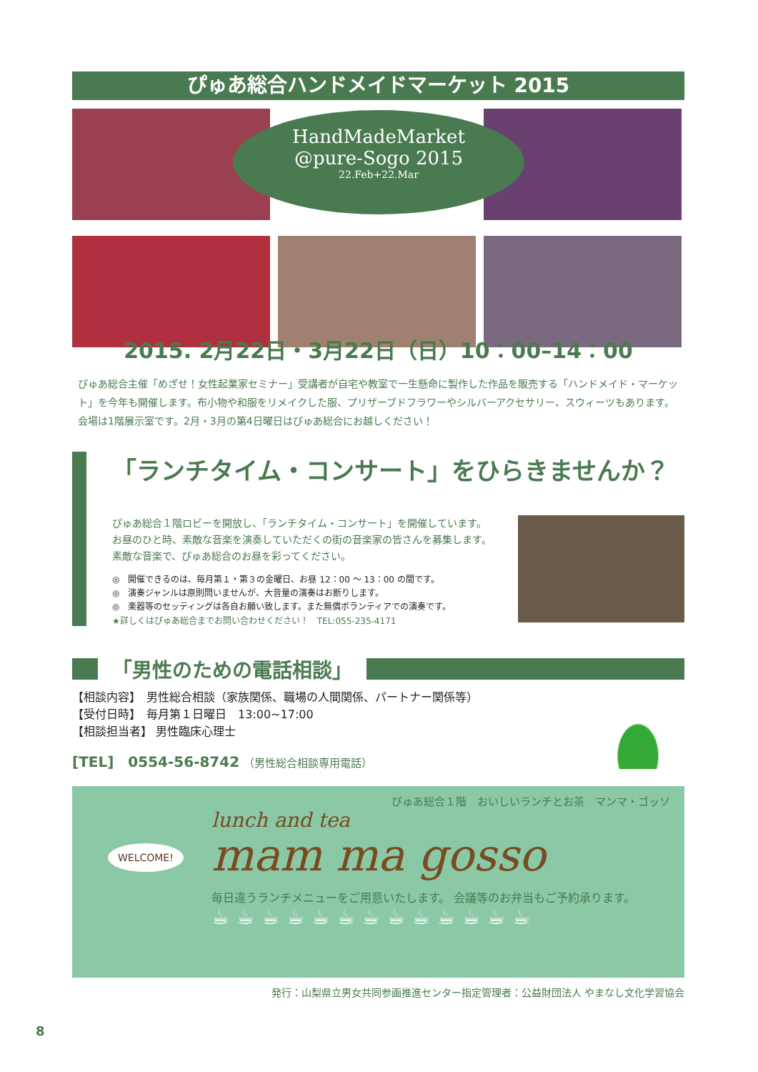ぴゅあ総合ハンドメイドマーケット 2015
HandMadeMarket
@pure-Sogo 2015
22.Feb+22.Mar
2015. 2月22日・3月22日（日）10：00–14：00
ぴゅあ総合主催「めざせ！女性起業家セミナー」受講者が自宅や教室で一生懸命に製作した作品を販売する「ハンドメイド・マーケット」を今年も開催します。布小物や和服をリメイクした服、プリザーブドフラワーやシルバーアクセサリー、スウィーツもあります。会場は1階展示室です。2月・3月の第4日曜日はぴゅあ総合にお越しください！
「ランチタイム・コンサート」をひらきませんか？
ぴゅあ総合１階ロビーを開放し、「ランチタイム・コンサート」を開催しています。
お昼のひと時、素敵な音楽を演奏していただくの街の音楽家の皆さんを募集します。
素敵な音楽で、ぴゅあ総合のお昼を彩ってください。
◎　開催できるのは、毎月第１・第３の金曜日、お昼 12：00 〜 13：00 の間です。
◎　演奏ジャンルは原則問いませんが、大音量の演奏はお断りします。
◎　楽器等のセッティングは各自お願い致します。また無償ボランティアでの演奏です。
★詳しくはぴゅあ総合までお問い合わせください！　TEL:055-235-4171
「男性のための電話相談」
【相談内容】　男性総合相談（家族関係、職場の人間関係、パートナー関係等）
【受付日時】　毎月第１日曜日　13:00~17:00
【相談担当者】 男性臨床心理士
[TEL]　0554-56-8742 （男性総合相談専用電話）
WELCOME!
ぴゅあ総合１階　おいしいランチとお茶　マンマ・ゴッソ
lunch and tea
mam ma gosso
毎日違うランチメニューをご用意いたします。 会議等のお弁当もご予約承ります。
☕☕☕☕☕☕☕☕☕☕☕☕☕
発行：山梨県立男女共同参画推進センター指定管理者：公益財団法人 やまなし文化学習協会
8